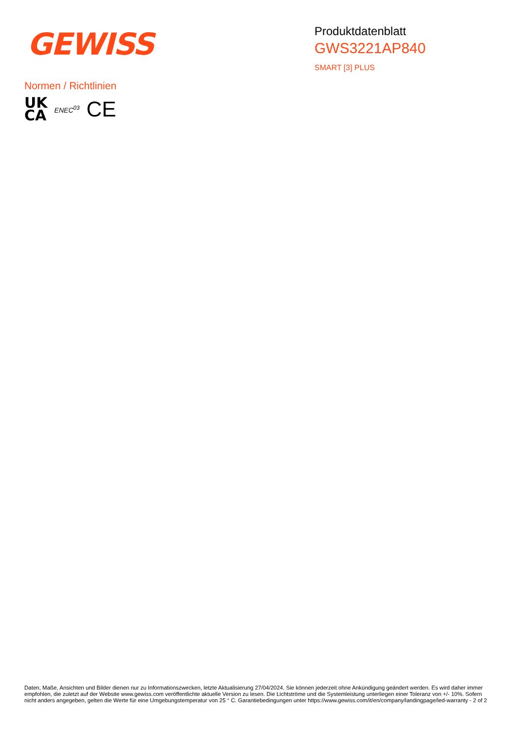GEWISS
Produktdatenblatt
GWS3221AP840
SMART [3] PLUS
Normen / Richtlinien
UK
CA
ENEC<sup>03</sup>
CE
Daten, Maße, Ansichten und Bilder dienen nur zu Informationszwecken, letzte Aktualisierung 27/04/2024. Sie können jederzeit ohne Ankündigung geändert werden. Es wird daher immer empfohlen, die zuletzt auf der Website www.gewiss.com veröffentlichte aktuelle Version zu lesen. Die Lichtströme und die Systemleistung unterliegen einer Toleranz von +/- 10%. Sofern nicht anders angegeben, gelten die Werte für eine Umgebungstemperatur von 25 ° C. Garantiebedingungen unter https://www.gewiss.com/it/en/company/landingpage/led-warranty - 2 of 2